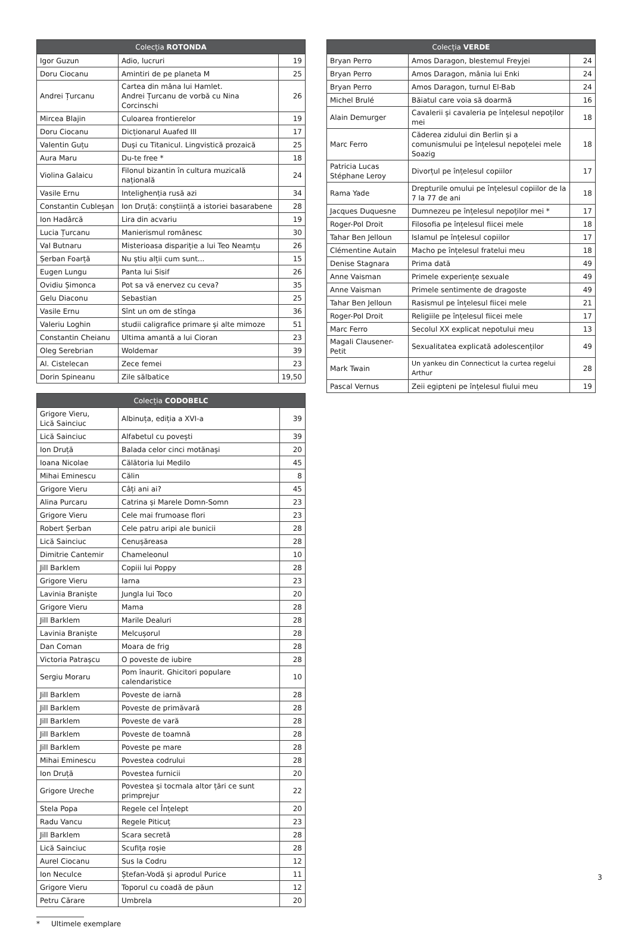| Colecția ROTONDA | | |
| --- | --- | --- |
| Igor Guzun | Adio, lucruri | 19 |
| Doru Ciocanu | Amintiri de pe planeta M | 25 |
| Andrei Țurcanu | Cartea din mâna lui Hamlet. Andrei Țurcanu de vorbă cu Nina Corcinschi | 26 |
| Mircea Blajin | Culoarea frontierelor | 19 |
| Doru Ciocanu | Dicționarul Auafed III | 17 |
| Valentin Guțu | Duși cu Titanicul. Lingvistică prozaică | 25 |
| Aura Maru | Du-te free * | 18 |
| Violina Galaicu | Filonul bizantin în cultura muzicală națională | 24 |
| Vasile Ernu | Intelighenția rusă azi | 34 |
| Constantin Cubleșan | Ion Druță: conștiință a istoriei basarabene | 28 |
| Ion Hadârcă | Lira din acvariu | 19 |
| Lucia Țurcanu | Manierismul românesc | 30 |
| Val Butnaru | Misterioasa dispariție a lui Teo Neamțu | 26 |
| Șerban Foarță | Nu știu alții cum sunt... | 15 |
| Eugen Lungu | Panta lui Sisif | 26 |
| Ovidiu Șimonca | Pot sa vă enervez cu ceva? | 35 |
| Gelu Diaconu | Sebastian | 25 |
| Vasile Ernu | Sînt un om de stînga | 36 |
| Valeriu Loghin | studii caligrafice primare și alte mimoze | 51 |
| Constantin Cheianu | Ultima amantă a lui Cioran | 23 |
| Oleg Serebrian | Woldemar | 39 |
| Al. Cistelecan | Zece femei | 23 |
| Dorin Spineanu | Zile sălbatice | 19,50 |
| Colecția CODOBELC | | |
| --- | --- | --- |
| Grigore Vieru, Lică Sainciuc | Albinuța, ediția a XVI-a | 39 |
| Lică Sainciuc | Alfabetul cu povești | 39 |
| Ion Druță | Balada celor cinci motănași | 20 |
| Ioana Nicolae | Călătoria lui Medilo | 45 |
| Mihai Eminescu | Călin | 8 |
| Grigore Vieru | Câți ani ai? | 45 |
| Alina Purcaru | Catrina și Marele Domn-Somn | 23 |
| Grigore Vieru | Cele mai frumoase flori | 23 |
| Robert Șerban | Cele patru aripi ale bunicii | 28 |
| Lică Sainciuc | Cenușăreasa | 28 |
| Dimitrie Cantemir | Chameleonul | 10 |
| Jill Barklem | Copiii lui Poppy | 28 |
| Grigore Vieru | Iarna | 23 |
| Lavinia Braniște | Jungla lui Toco | 20 |
| Grigore Vieru | Mama | 28 |
| Jill Barklem | Marile Dealuri | 28 |
| Lavinia Braniște | Melcușorul | 28 |
| Dan Coman | Moara de frig | 28 |
| Victoria Patrașcu | O poveste de iubire | 28 |
| Sergiu Moraru | Pom înaurit. Ghicitori populare calendaristice | 10 |
| Jill Barklem | Poveste de iarnă | 28 |
| Jill Barklem | Poveste de primăvară | 28 |
| Jill Barklem | Poveste de vară | 28 |
| Jill Barklem | Poveste de toamnă | 28 |
| Jill Barklem | Poveste pe mare | 28 |
| Mihai Eminescu | Povestea codrului | 28 |
| Ion Druță | Povestea furnicii | 20 |
| Grigore Ureche | Povestea și tocmala altor țări ce sunt primprejur | 22 |
| Stela Popa | Regele cel Înțelept | 20 |
| Radu Vancu | Regele Piticuț | 23 |
| Jill Barklem | Scara secretă | 28 |
| Lică Sainciuc | Scufița roșie | 28 |
| Aurel Ciocanu | Sus la Codru | 12 |
| Ion Neculce | Ștefan-Vodă și aprodul Purice | 11 |
| Grigore Vieru | Toporul cu coadă de păun | 12 |
| Petru Cărare | Umbrela | 20 |
| Colecția VERDE | | |
| --- | --- | --- |
| Bryan Perro | Amos Daragon, blestemul Freyjei | 24 |
| Bryan Perro | Amos Daragon, mânia lui Enki | 24 |
| Bryan Perro | Amos Daragon, turnul El-Bab | 24 |
| Michel Brulé | Băiatul care voia să doarmă | 16 |
| Alain Demurger | Cavalerii și cavaleria pe înțelesul nepoților mei | 18 |
| Marc Ferro | Căderea zidului din Berlin și a comunismului pe înțelesul nepoțelei mele Soazig | 18 |
| Patricia Lucas Stéphane Leroy | Divorțul pe înțelesul copiilor | 17 |
| Rama Yade | Drepturile omului pe înțelesul copiilor de la 7 la 77 de ani | 18 |
| Jacques Duquesne | Dumnezeu pe înțelesul nepoților mei * | 17 |
| Roger-Pol Droit | Filosofia pe înțelesul fiicei mele | 18 |
| Tahar Ben Jelloun | Islamul pe înțelesul copiilor | 17 |
| Clémentine Autain | Macho pe înțelesul fratelui meu | 18 |
| Denise Stagnara | Prima dată | 49 |
| Anne Vaisman | Primele experiențe sexuale | 49 |
| Anne Vaisman | Primele sentimente de dragoste | 49 |
| Tahar Ben Jelloun | Rasismul pe înțelesul fiicei mele | 21 |
| Roger-Pol Droit | Religiile pe înțelesul fiicei mele | 17 |
| Marc Ferro | Secolul XX explicat nepotului meu | 13 |
| Magali Clausener-Petit | Sexualitatea explicată adolescenților | 49 |
| Mark Twain | Un yankeu din Connecticut la curtea regelui Arthur | 28 |
| Pascal Vernus | Zeii egipteni pe înțelesul fiului meu | 19 |
* Ultimele exemplare
3